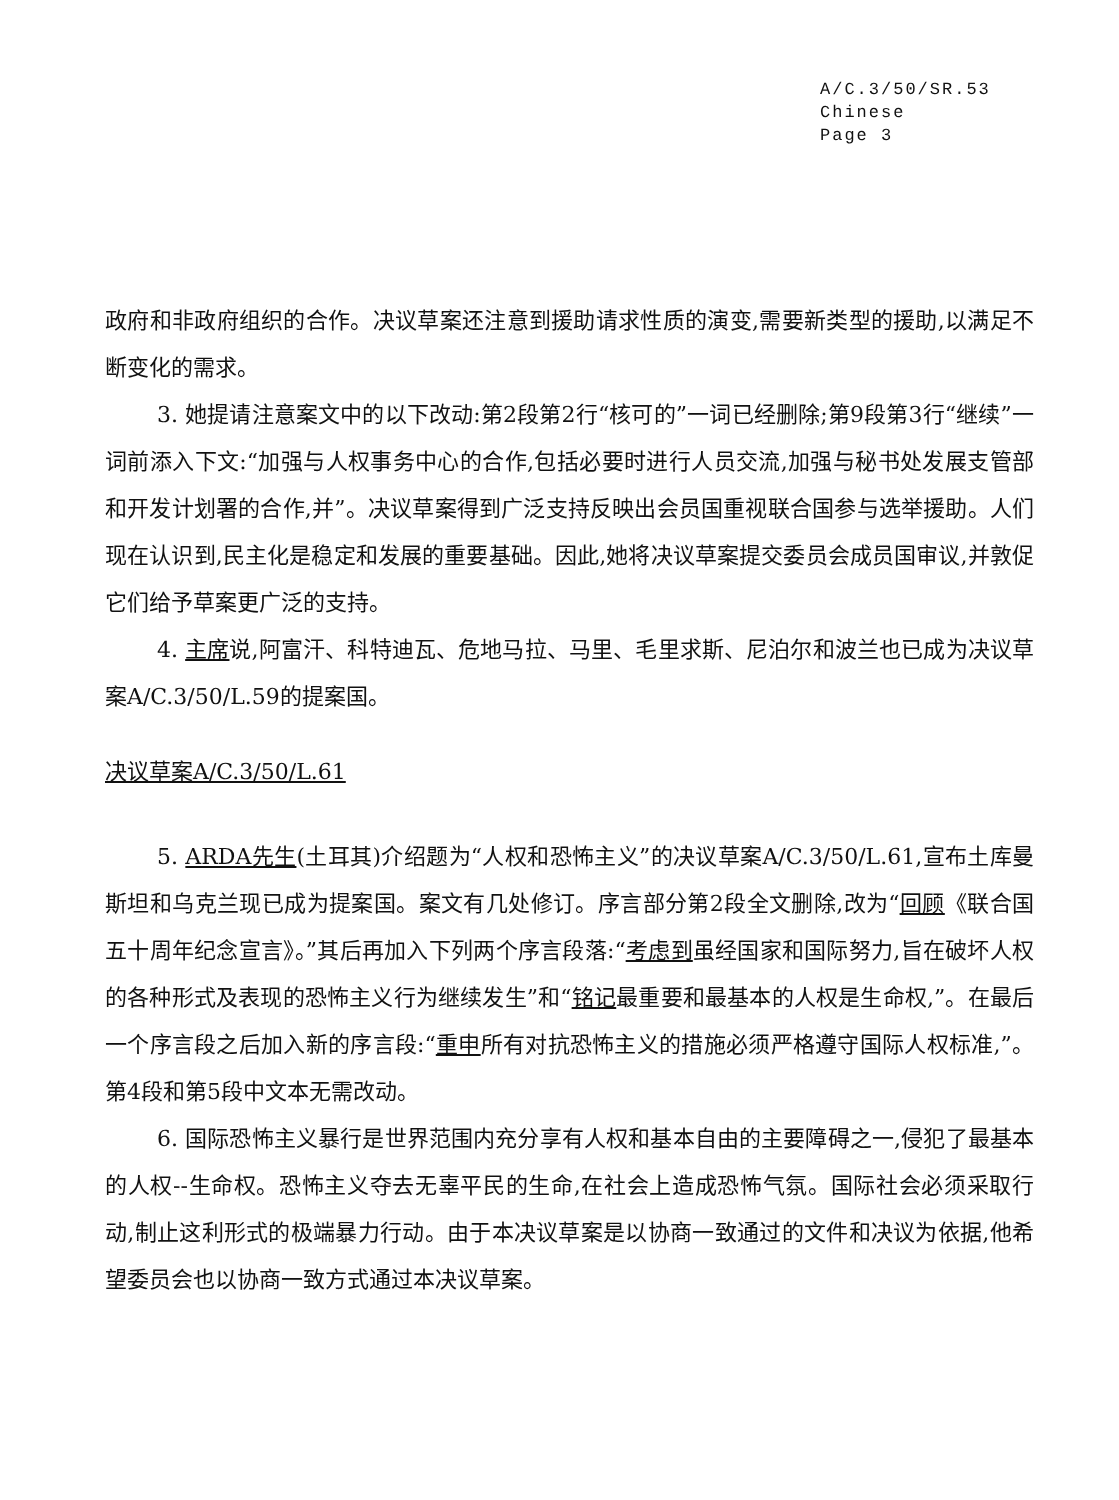A/C.3/50/SR.53
Chinese
Page 3
政府和非政府组织的合作。决议草案还注意到援助请求性质的演变,需要新类型的援助,以满足不断变化的需求。
3. 她提请注意案文中的以下改动:第2段第2行“核可的”一词已经删除;第9段第3行“继续”一词前添入下文:“加强与人权事务中心的合作,包括必要时进行人员交流,加强与秘书处发展支管部和开发计划署的合作,并”。决议草案得到广泛支持反映出会员国重视联合国参与选举援助。人们现在认识到,民主化是稳定和发展的重要基础。因此,她将决议草案提交委员会成员国审议,并敦促它们给予草案更广泛的支持。
4. 主席说,阿富汗、科特迪瓦、危地马拉、马里、毛里求斯、尼泊尔和波兰也已成为决议草案A/C.3/50/L.59的提案国。
决议草案A/C.3/50/L.61
5. ARDA先生(土耳其)介绍题为“人权和恐怖主义”的决议草案A/C.3/50/L.61,宣布土库曼斯坦和乌克兰现已成为提案国。案文有几处修订。序言部分第2段全文删除,改为“回顾《联合国五十周年纪念宣言》。”其后再加入下列两个序言段落:“考虑到虽经国家和国际努力,旨在破坏人权的各种形式及表现的恐怖主义行为继续发生”和“铭记最重要和最基本的人权是生命权,”。在最后一个序言段之后加入新的序言段:“重申所有对抗恐怖主义的措施必须严格遵守国际人权标准,”。第4段和第5段中文本无需改动。
6. 国际恐怖主义暴行是世界范围内充分享有人权和基本自由的主要障碍之一,侵犯了最基本的人权--生命权。恐怖主义夺去无辜平民的生命,在社会上造成恐怖气氛。国际社会必须采取行动,制止这利形式的极端暴力行动。由于本决议草案是以协商一致通过的文件和决议为依据,他希望委员会也以协商一致方式通过本决议草案。